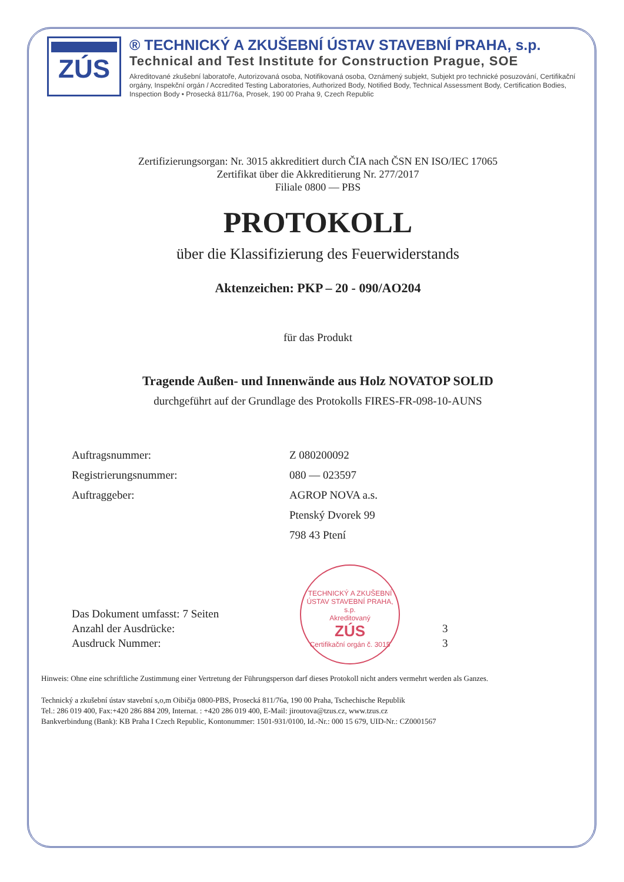ZÚS
® TECHNICKÝ A ZKUŠEBNÍ ÚSTAV STAVEBNÍ PRAHA, s.p.
Technical and Test Institute for Construction Prague, SOE
Akreditované zkušební laboratoře, Autorizovaná osoba, Notifikovaná osoba, Oznámený subjekt, Subjekt pro technické posuzování, Certifikační orgány, Inspekční orgán / Accredited Testing Laboratories, Authorized Body, Notified Body, Technical Assessment Body, Certification Bodies, Inspection Body • Prosecká 811/76a, Prosek, 190 00 Praha 9, Czech Republic
Zertifizierungsorgan: Nr. 3015 akkreditiert durch ČIA nach ČSN EN ISO/IEC 17065
Zertifikat über die Akkreditierung Nr. 277/2017
Filiale 0800 — PBS
PROTOKOLL
über die Klassifizierung des Feuerwiderstands
Aktenzeichen: PKP – 20 - 090/AO204
für das Produkt
Tragende Außen- und Innenwände aus Holz NOVATOP SOLID
durchgeführt auf der Grundlage des Protokolls FIRES-FR-098-10-AUNS
Auftragsnummer: Z 080200092
Registrierungsnummer: 080 — 023597
Auftraggeber: AGROP NOVA a.s.
Ptenský Dvorek 99
798 43 Ptení
TECHNICKÝ A ZKUŠEBNÍ ÚSTAV STAVEBNÍ PRAHA, s.p.
Akreditovaný
ZÚS
Certifikační orgán č. 3015
Das Dokument umfasst: 7 Seiten
Anzahl der Ausdrücke: 3
Ausdruck Nummer: 3
Hinweis: Ohne eine schriftliche Zustimmung einer Vertretung der Führungsperson darf dieses Protokoll nicht anders vermehrt werden als Ganzes.
Technický a zkušební ústav stavební s,o,m Oibičja 0800-PBS, Prosecká 811/76a, 190 00 Praha, Tschechische Republik
Tel.: 286 019 400, Fax:+420 286 884 209, Internat. : +420 286 019 400, E-Mail: jiroutova@tzus.cz, www.tzus.cz
Bankverbindung (Bank): KB Praha I Czech Republic, Kontonummer: 1501-931/0100, Id.-Nr.: 000 15 679, UID-Nr.: CZ0001567